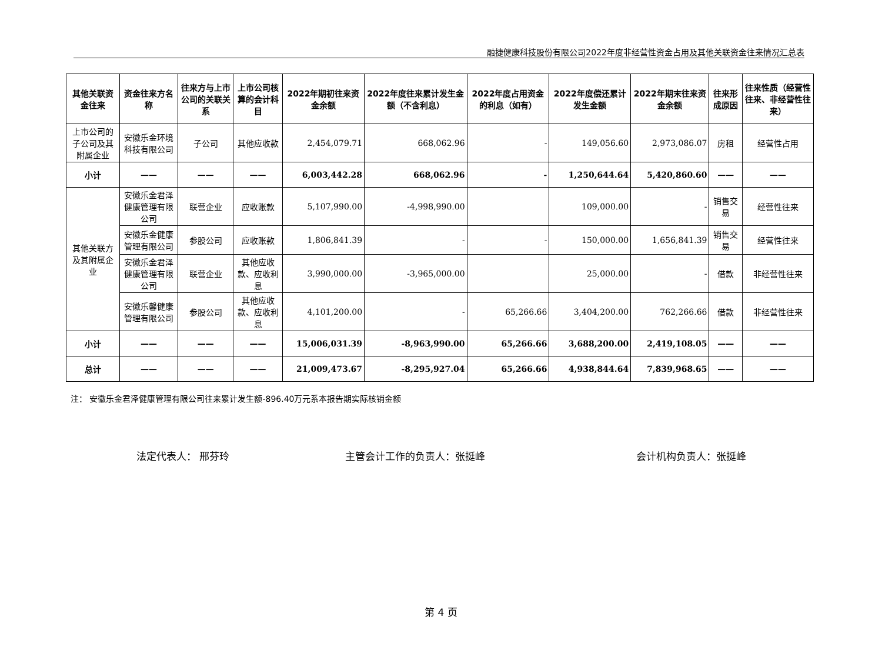融捷健康科技股份有限公司2022年度非经营性资金占用及其他关联资金往来情况汇总表
| 其他关联资金往来 | 资金往来方名称 | 往来方与上市公司的关联关系 | 上市公司核算的会计科目 | 2022年期初往来资金余额 | 2022年度往来累计发生金额（不含利息） | 2022年度占用资金的利息（如有） | 2022年度偿还累计发生金额 | 2022年期末往来资金余额 | 往来形成原因 | 往来性质（经营性往来、非经营性往来） |
| --- | --- | --- | --- | --- | --- | --- | --- | --- | --- | --- |
| 上市公司的子公司及其附属企业 | 安徽乐金环境科技有限公司 | 子公司 | 其他应收款 | 2,454,079.71 | 668,062.96 | - | 149,056.60 | 2,973,086.07 | 房租 | 经营性占用 |
| 小计 | —— | —— | —— | 6,003,442.28 | 668,062.96 | - | 1,250,644.64 | 5,420,860.60 | —— | —— |
| 其他关联方及其附属企业 | 安徽乐金君泽健康管理有限公司 | 联营企业 | 应收账款 | 5,107,990.00 | -4,998,990.00 | | 109,000.00 | - | 销售交易 | 经营性往来 |
| | 安徽乐金健康管理有限公司 | 参股公司 | 应收账款 | 1,806,841.39 | - | - | 150,000.00 | 1,656,841.39 | 销售交易 | 经营性往来 |
| | 安徽乐金君泽健康管理有限公司 | 联营企业 | 其他应收款、应收利息 | 3,990,000.00 | -3,965,000.00 | | 25,000.00 | - | 借款 | 非经营性往来 |
| | 安徽乐馨健康管理有限公司 | 参股公司 | 其他应收款、应收利息 | 4,101,200.00 | - | 65,266.66 | 3,404,200.00 | 762,266.66 | 借款 | 非经营性往来 |
| 小计 | —— | —— | —— | 15,006,031.39 | -8,963,990.00 | 65,266.66 | 3,688,200.00 | 2,419,108.05 | —— | —— |
| 总计 | —— | —— | —— | 21,009,473.67 | -8,295,927.04 | 65,266.66 | 4,938,844.64 | 7,839,968.65 | —— | —— |
注： 安徽乐金君泽健康管理有限公司往来累计发生额-896.40万元系本报告期实际核销金额
法定代表人： 邢芬玲 主管会计工作的负责人：张挺峰 会计机构负责人：张挺峰
第 4 页